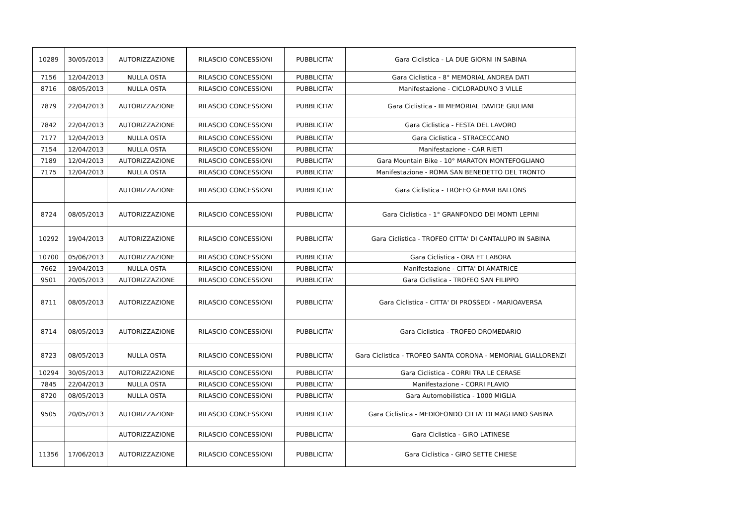| 10289 | 30/05/2013 | AUTORIZZAZIONE | RILASCIO CONCESSIONI | PUBBLICITA' | Gara Ciclistica - LA DUE GIORNI IN SABINA |
| 7156 | 12/04/2013 | NULLA OSTA | RILASCIO CONCESSIONI | PUBBLICITA' | Gara Ciclistica - 8° MEMORIAL ANDREA DATI |
| 8716 | 08/05/2013 | NULLA OSTA | RILASCIO CONCESSIONI | PUBBLICITA' | Manifestazione - CICLORADUNO 3 VILLE |
| 7879 | 22/04/2013 | AUTORIZZAZIONE | RILASCIO CONCESSIONI | PUBBLICITA' | Gara Ciclistica - III MEMORIAL DAVIDE GIULIANI |
| 7842 | 22/04/2013 | AUTORIZZAZIONE | RILASCIO CONCESSIONI | PUBBLICITA' | Gara Ciclistica - FESTA DEL LAVORO |
| 7177 | 12/04/2013 | NULLA OSTA | RILASCIO CONCESSIONI | PUBBLICITA' | Gara Ciclistica - STRACECCANO |
| 7154 | 12/04/2013 | NULLA OSTA | RILASCIO CONCESSIONI | PUBBLICITA' | Manifestazione - CAR RIETI |
| 7189 | 12/04/2013 | AUTORIZZAZIONE | RILASCIO CONCESSIONI | PUBBLICITA' | Gara Mountain Bike - 10° MARATON MONTEFOGLIANO |
| 7175 | 12/04/2013 | NULLA OSTA | RILASCIO CONCESSIONI | PUBBLICITA' | Manifestazione - ROMA SAN BENEDETTO DEL TRONTO |
| | | AUTORIZZAZIONE | RILASCIO CONCESSIONI | PUBBLICITA' | Gara Ciclistica - TROFEO GEMAR BALLONS |
| 8724 | 08/05/2013 | AUTORIZZAZIONE | RILASCIO CONCESSIONI | PUBBLICITA' | Gara Ciclistica - 1° GRANFONDO DEI MONTI LEPINI |
| 10292 | 19/04/2013 | AUTORIZZAZIONE | RILASCIO CONCESSIONI | PUBBLICITA' | Gara Ciclistica - TROFEO CITTA' DI CANTALUPO IN SABINA |
| 10700 | 05/06/2013 | AUTORIZZAZIONE | RILASCIO CONCESSIONI | PUBBLICITA' | Gara Ciclistica - ORA ET LABORA |
| 7662 | 19/04/2013 | NULLA OSTA | RILASCIO CONCESSIONI | PUBBLICITA' | Manifestazione - CITTA' DI AMATRICE |
| 9501 | 20/05/2013 | AUTORIZZAZIONE | RILASCIO CONCESSIONI | PUBBLICITA' | Gara Ciclistica - TROFEO SAN FILIPPO |
| 8711 | 08/05/2013 | AUTORIZZAZIONE | RILASCIO CONCESSIONI | PUBBLICITA' | Gara Ciclistica - CITTA' DI PROSSEDI - MARIOAVERSA |
| 8714 | 08/05/2013 | AUTORIZZAZIONE | RILASCIO CONCESSIONI | PUBBLICITA' | Gara Ciclistica - TROFEO DROMEDARIO |
| 8723 | 08/05/2013 | NULLA OSTA | RILASCIO CONCESSIONI | PUBBLICITA' | Gara Ciclistica - TROFEO SANTA CORONA - MEMORIAL GIALLORENZI |
| 10294 | 30/05/2013 | AUTORIZZAZIONE | RILASCIO CONCESSIONI | PUBBLICITA' | Gara Ciclistica - CORRI TRA LE CERASE |
| 7845 | 22/04/2013 | NULLA OSTA | RILASCIO CONCESSIONI | PUBBLICITA' | Manifestazione - CORRI FLAVIO |
| 8720 | 08/05/2013 | NULLA OSTA | RILASCIO CONCESSIONI | PUBBLICITA' | Gara Automobilistica - 1000 MIGLIA |
| 9505 | 20/05/2013 | AUTORIZZAZIONE | RILASCIO CONCESSIONI | PUBBLICITA' | Gara Ciclistica - MEDIOFONDO CITTA' DI MAGLIANO SABINA |
| | | AUTORIZZAZIONE | RILASCIO CONCESSIONI | PUBBLICITA' | Gara Ciclistica - GIRO LATINESE |
| 11356 | 17/06/2013 | AUTORIZZAZIONE | RILASCIO CONCESSIONI | PUBBLICITA' | Gara Ciclistica - GIRO SETTE CHIESE |